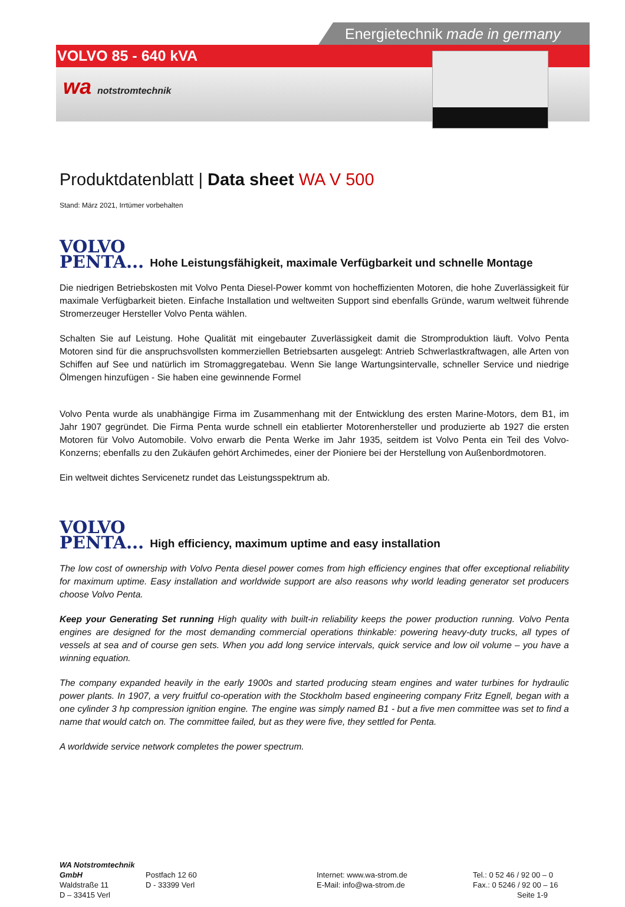Energietechnik made in germany
VOLVO 85 - 640 kVA
wa notstromtechnik
Produktdatenblatt | Data sheet WA V 500
Stand: März 2021, Irrtümer vorbehalten
VOLVO
PENTA... Hohe Leistungsfähigkeit, maximale Verfügbarkeit und schnelle Montage
Die niedrigen Betriebskosten mit Volvo Penta Diesel-Power kommt von hocheffizienten Motoren, die hohe Zuverlässigkeit für maximale Verfügbarkeit bieten. Einfache Installation und weltweiten Support sind ebenfalls Gründe, warum weltweit führende Stromerzeuger Hersteller Volvo Penta wählen.
Schalten Sie auf Leistung. Hohe Qualität mit eingebauter Zuverlässigkeit damit die Stromproduktion läuft. Volvo Penta Motoren sind für die anspruchsvollsten kommerziellen Betriebsarten ausgelegt: Antrieb Schwerlastkraftwagen, alle Arten von Schiffen auf See und natürlich im Stromaggregatebau. Wenn Sie lange Wartungsintervalle, schneller Service und niedrige Ölmengen hinzufügen - Sie haben eine gewinnende Formel
Volvo Penta wurde als unabhängige Firma im Zusammenhang mit der Entwicklung des ersten Marine-Motors, dem B1, im Jahr 1907 gegründet. Die Firma Penta wurde schnell ein etablierter Motorenhersteller und produzierte ab 1927 die ersten Motoren für Volvo Automobile. Volvo erwarb die Penta Werke im Jahr 1935, seitdem ist Volvo Penta ein Teil des Volvo-Konzerns; ebenfalls zu den Zukäufen gehört Archimedes, einer der Pioniere bei der Herstellung von Außenbordmotoren.
Ein weltweit dichtes Servicenetz rundet das Leistungsspektrum ab.
VOLVO
PENTA... High efficiency, maximum uptime and easy installation
The low cost of ownership with Volvo Penta diesel power comes from high efficiency engines that offer exceptional reliability for maximum uptime. Easy installation and worldwide support are also reasons why world leading generator set producers choose Volvo Penta.
Keep your Generating Set running High quality with built-in reliability keeps the power production running. Volvo Penta engines are designed for the most demanding commercial operations thinkable: powering heavy-duty trucks, all types of vessels at sea and of course gen sets. When you add long service intervals, quick service and low oil volume – you have a winning equation.
The company expanded heavily in the early 1900s and started producing steam engines and water turbines for hydraulic power plants. In 1907, a very fruitful co-operation with the Stockholm based engineering company Fritz Egnell, began with a one cylinder 3 hp compression ignition engine. The engine was simply named B1 - but a five men committee was set to find a name that would catch on. The committee failed, but as they were five, they settled for Penta.
A worldwide service network completes the power spectrum.
WA Notstromtechnik GmbH
Waldstraße 11
D – 33415 Verl
Postfach 12 60
D - 33399 Verl
Internet: www.wa-strom.de
E-Mail: info@wa-strom.de
Tel.: 0 52 46 / 92 00 – 0
Fax.: 0 5246 / 92 00 – 16
Seite 1-9